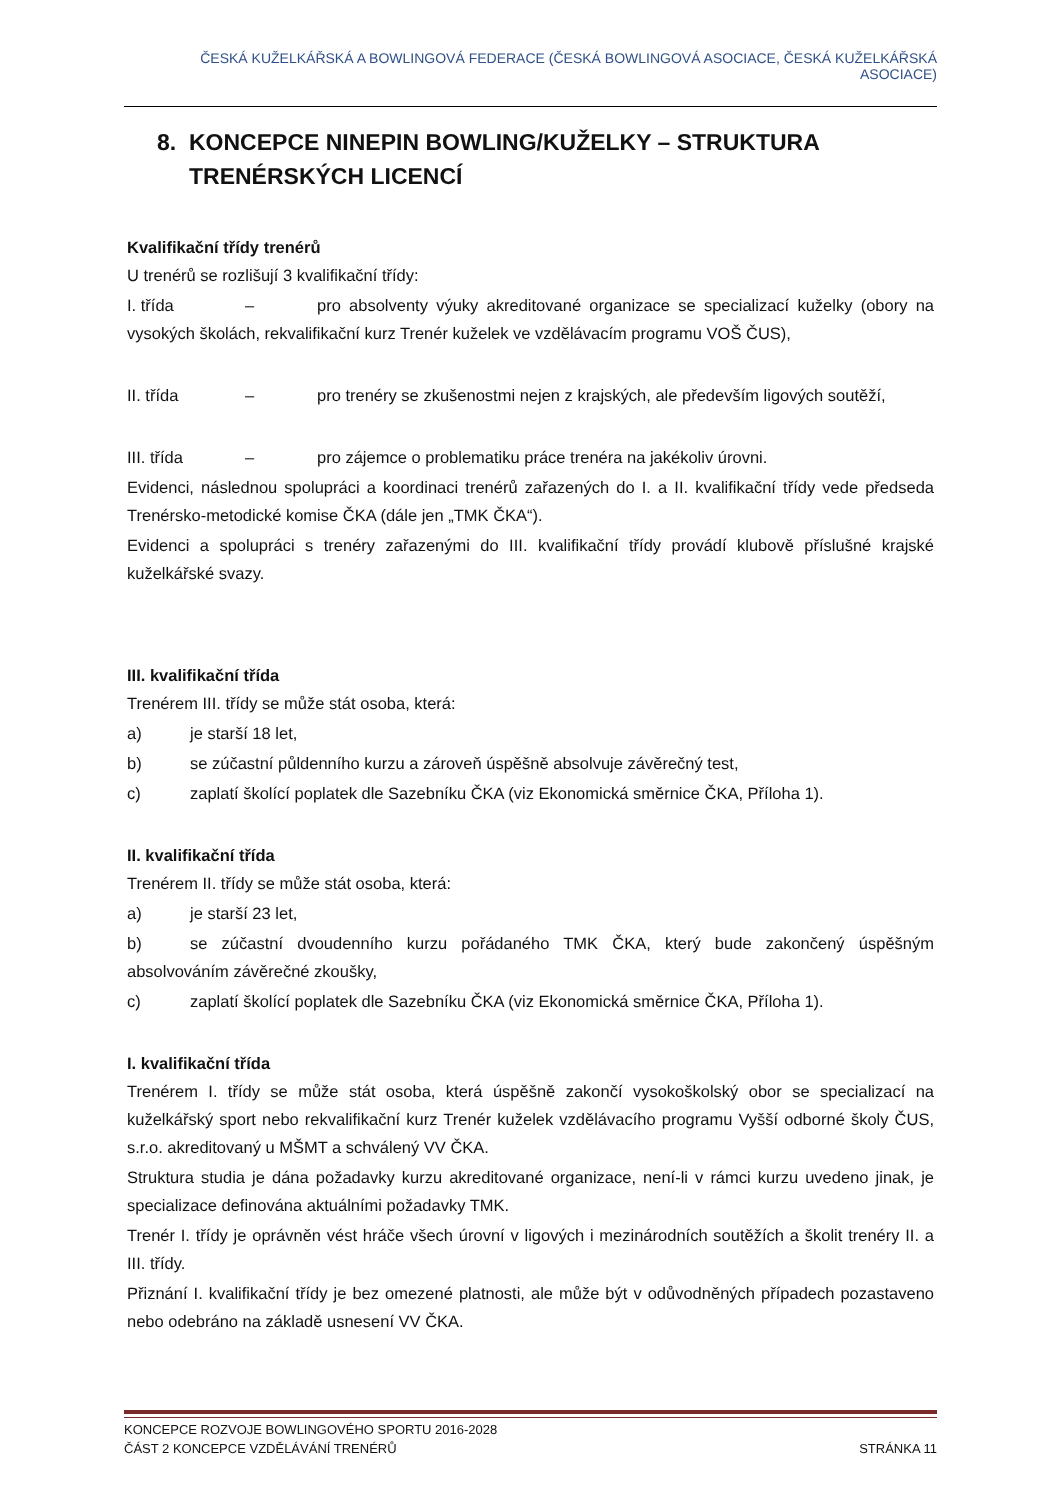ČESKÁ KUŽELKÁŘSKÁ A BOWLINGOVÁ FEDERACE (ČESKÁ BOWLINGOVÁ ASOCIACE, ČESKÁ KUŽELKÁŘSKÁ ASOCIACE)
8. KONCEPCE NINEPIN BOWLING/KUŽELKY – STRUKTURA TRENÉRSKÝCH LICENCÍ
Kvalifikační třídy trenérů
U trenérů se rozlišují 3 kvalifikační třídy:
I. třída – pro absolventy výuky akreditované organizace se specializací kuželky (obory na vysokých školách, rekvalifikační kurz Trenér kuželek ve vzdělávacím programu VOŠ ČUS),
II. třída – pro trenéry se zkušenostmi nejen z krajských, ale především ligových soutěží,
III. třída – pro zájemce o problematiku práce trenéra na jakékoliv úrovni.
Evidenci, následnou spolupráci a koordinaci trenérů zařazených do I. a II. kvalifikační třídy vede předseda Trenérsko-metodické komise ČKA (dále jen „TMK ČKA“).
Evidenci a spolupráci s trenéry zařazenými do III. kvalifikační třídy provádí klubově příslušné krajské kuželkářské svazy.
III. kvalifikační třída
Trenérem III. třídy se může stát osoba, která:
a) je starší 18 let,
b) se zúčastní půldenního kurzu a zároveň úspěšně absolvuje závěrečný test,
c) zaplatí školící poplatek dle Sazebníku ČKA (viz Ekonomická směrnice ČKA, Příloha 1).
II. kvalifikační třída
Trenérem II. třídy se může stát osoba, která:
a) je starší 23 let,
b) se zúčastní dvoudenního kurzu pořádaného TMK ČKA, který bude zakončený úspěšným absolvováním závěrečné zkoušky,
c) zaplatí školící poplatek dle Sazebníku ČKA (viz Ekonomická směrnice ČKA, Příloha 1).
I. kvalifikační třída
Trenérem I. třídy se může stát osoba, která úspěšně zakončí vysokoškolský obor se specializací na kuželkářský sport nebo rekvalifikační kurz Trenér kuželek vzdělávacího programu Vyšší odborné školy ČUS, s.r.o. akreditovaný u MŠMT a schválený VV ČKA.
Struktura studia je dána požadavky kurzu akreditované organizace, není-li v rámci kurzu uvedeno jinak, je specializace definována aktuálními požadavky TMK.
Trenér I. třídy je oprávněn vést hráče všech úrovní v ligových i mezinárodních soutěžích a školit trenéry II. a III. třídy.
Přiznání I. kvalifikační třídy je bez omezené platnosti, ale může být v odůvodněných případech pozastaveno nebo odebráno na základě usnesení VV ČKA.
KONCEPCE ROZVOJE BOWLINGOVÉHO SPORTU 2016-2028
ČÁST 2 KONCEPCE VZDĚLÁVÁNÍ TRENÉRŮ STRÁNKA 11